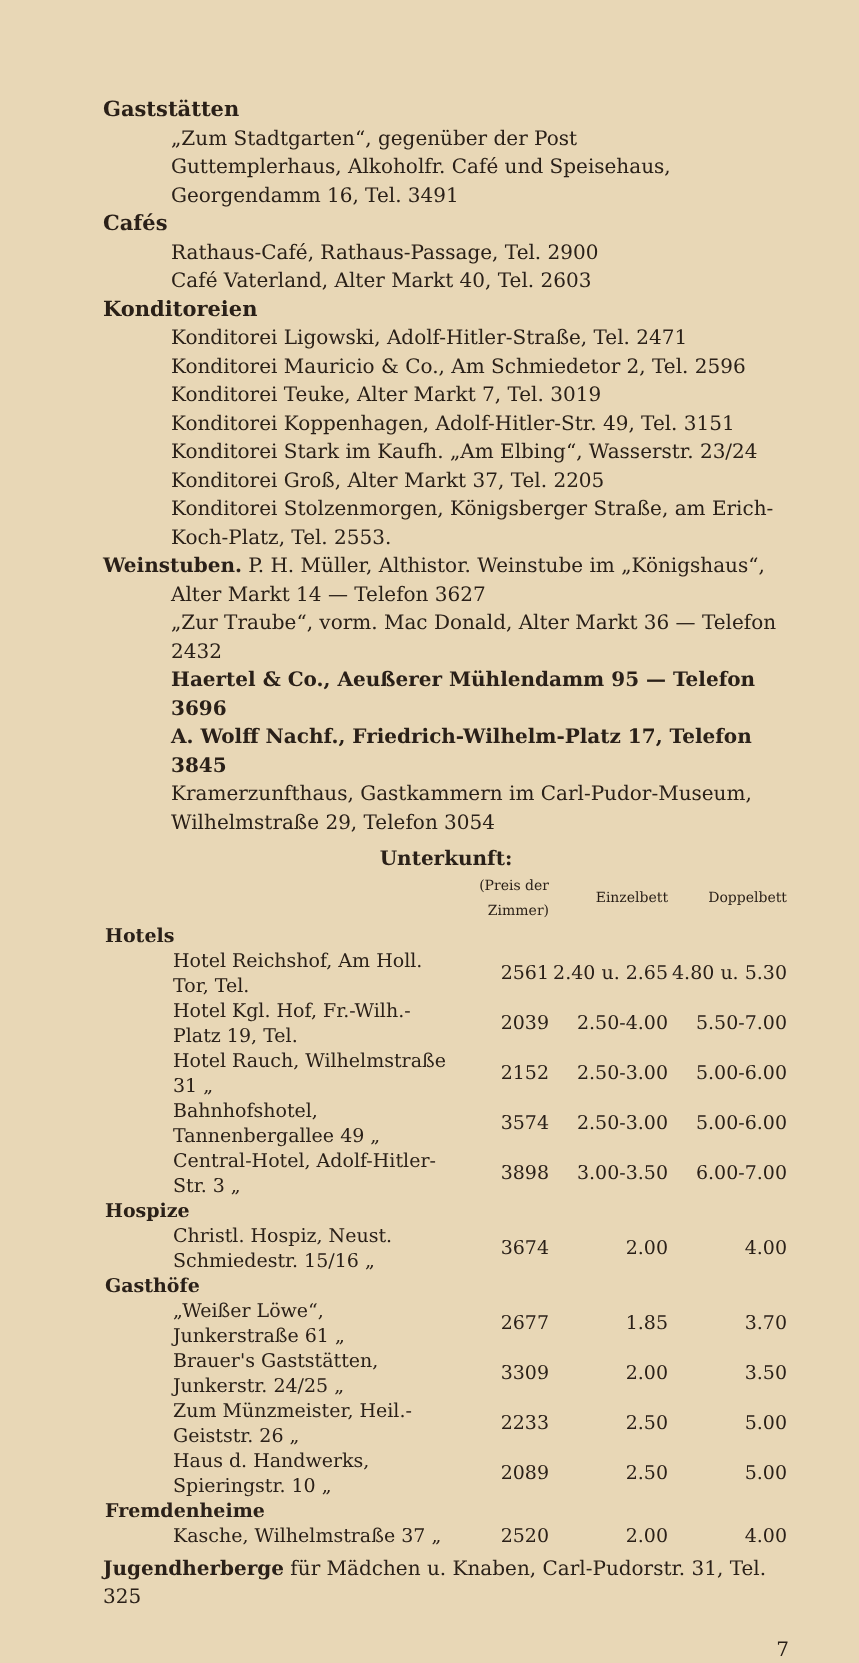Gaststätten
„Zum Stadtgarten“, gegenüber der Post
Guttemplerhaus, Alkoholfr. Café und Speisehaus, Georgendamm 16, Tel. 3491
Cafés
Rathaus-Café, Rathaus-Passage, Tel. 2900
Café Vaterland, Alter Markt 40, Tel. 2603
Konditoreien
Konditorei Ligowski, Adolf-Hitler-Straße, Tel. 2471
Konditorei Mauricio & Co., Am Schmiedetor 2, Tel. 2596
Konditorei Teuke, Alter Markt 7, Tel. 3019
Konditorei Koppenhagen, Adolf-Hitler-Str. 49, Tel. 3151
Konditorei Stark im Kaufh. „Am Elbing“, Wasserstr. 23/24
Konditorei Groß, Alter Markt 37, Tel. 2205
Konditorei Stolzenmorgen, Königsberger Straße, am Erich-Koch-Platz, Tel. 2553.
Weinstuben. P. H. Müller, Althistor. Weinstube im „Königshaus“, Alter Markt 14 — Telefon 3627
„Zur Traube“, vorm. Mac Donald, Alter Markt 36 — Telefon 2432
Haertel & Co., Aeußerer Mühlendamm 95 — Telefon 3696
A. Wolff Nachf., Friedrich-Wilhelm-Platz 17, Telefon 3845
Kramerzunfthaus, Gastkammern im Carl-Pudor-Museum, Wilhelmstraße 29, Telefon 3054
Unterkunft:
| | (Preis der Zimmer) | Einzelbett | Doppelbett |
| --- | --- | --- | --- |
| Hotels | | | |
| Hotel Reichshof, Am Holl. Tor, Tel. | 2561 | 2.40 u. 2.65 | 4.80 u. 5.30 |
| Hotel Kgl. Hof, Fr.-Wilh.-Platz 19, Tel. | 2039 | 2.50-4.00 | 5.50-7.00 |
| Hotel Rauch, Wilhelmstraße 31 „ | 2152 | 2.50-3.00 | 5.00-6.00 |
| Bahnhofshotel, Tannenbergallee 49 „ | 3574 | 2.50-3.00 | 5.00-6.00 |
| Central-Hotel, Adolf-Hitler-Str. 3 „ | 3898 | 3.00-3.50 | 6.00-7.00 |
| Hospize | | | |
| Christl. Hospiz, Neust. Schmiedestr. 15/16 „ | 3674 | 2.00 | 4.00 |
| Gasthöfe | | | |
| „Weißer Löwe“, Junkerstraße 61 „ | 2677 | 1.85 | 3.70 |
| Brauer's Gaststätten, Junkerstr. 24/25 „ | 3309 | 2.00 | 3.50 |
| Zum Münzmeister, Heil.-Geiststr. 26 „ | 2233 | 2.50 | 5.00 |
| Haus d. Handwerks, Spieringstr. 10 „ | 2089 | 2.50 | 5.00 |
| Fremdenheime | | | |
| Kasche, Wilhelmstraße 37 „ | 2520 | 2.00 | 4.00 |
Jugendherberge für Mädchen u. Knaben, Carl-Pudorstr. 31, Tel. 325
7